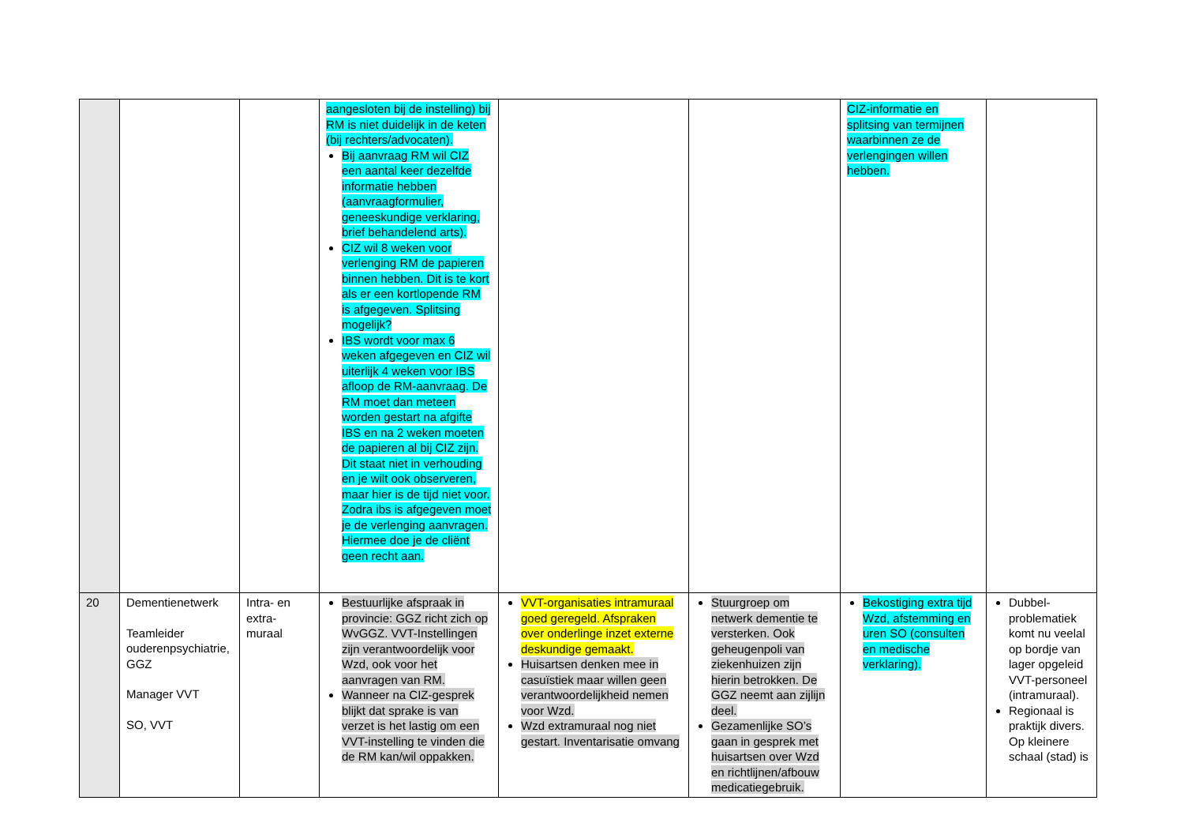| | | | aangesloten bij de instelling) bij RM is niet duidelijk in de keten (bij rechters/advocaten). Bij aanvraag RM wil CIZ een aantal keer dezelfde informatie hebben (aanvraagformulier, geneeskundige verklaring, brief behandelend arts). CIZ wil 8 weken voor verlenging RM de papieren binnen hebben. Dit is te kort als er een kortlopende RM is afgegeven. Splitsing mogelijk? IBS wordt voor max 6 weken afgegeven en CIZ wil uiterlijk 4 weken voor IBS afloop de RM-aanvraag. De RM moet dan meteen worden gestart na afgifte IBS en na 2 weken moeten de papieren al bij CIZ zijn. Dit staat niet in verhouding en je wilt ook observeren, maar hier is de tijd niet voor. Zodra ibs is afgegeven moet je de verlenging aanvragen. Hiermee doe je de cliënt geen recht aan. | | | CIZ-informatie en splitsing van termijnen waarbinnen ze de verlengingen willen hebben. | |
| 20 | Dementienetwerk Teamleider ouderenpsychiatrie, GGZ Manager VVT SO, VVT | Intra- en extra- muraal | Bestuurlijke afspraak in provincie: GGZ richt zich op WvGGZ. VVT-Instellingen zijn verantwoordelijk voor Wzd, ook voor het aanvragen van RM. Wanneer na CIZ-gesprek blijkt dat sprake is van verzet is het lastig om een VVT-instelling te vinden die de RM kan/wil oppakken. | VVT-organisaties intramuraal goed geregeld. Afspraken over onderlinge inzet externe deskundige gemaakt. Huisartsen denken mee in casuïstiek maar willen geen verantwoordelijkheid nemen voor Wzd. Wzd extramuraal nog niet gestart. Inventarisatie omvang | Stuurgroep om netwerk dementie te versterken. Ook geheugenpoli van ziekenhuizen zijn hierin betrokken. De GGZ neemt aan zijlijn deel. Gezamenlijke SO’s gaan in gesprek met huisartsen over Wzd en richtlijnen/afbouw medicatiegebruik. | Bekostiging extra tijd Wzd, afstemming en uren SO (consulten en medische verklaring). | Dubbel-problematiek komt nu veelal op bordje van lager opgeleid VVT-personeel (intramuraal). Regionaal is praktijk divers. Op kleinere schaal (stad) is |